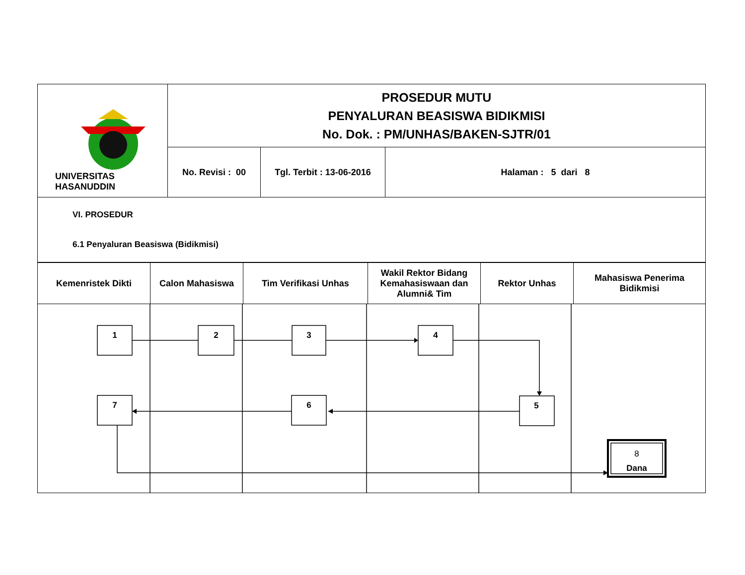| UNIVERSITAS HASANUDDIN | PROSEDUR MUTU PENYALURAN BEASISWA BIDIKMISI No. Dok. : PM/UNHAS/BAKEN-SJTR/01 | | |
| | No. Revisi : 00 | Tgl. Terbit : 13-06-2016 | Halaman : 5 dari 8 |
| VI. PROSEDUR 6.1 Penyaluran Beasiswa (Bidikmisi) | | | |
| Kemenristek Dikti | Calon Mahasiswa | Tim Verifikasi Unhas | Wakil Rektor Bidang Kemahasiswaan dan Alumni& Tim | Rektor Unhas | Mahasiswa Penerima Bidikmisi |
| 1 2 3 4 5 6 7 8 Dana | | | | | |